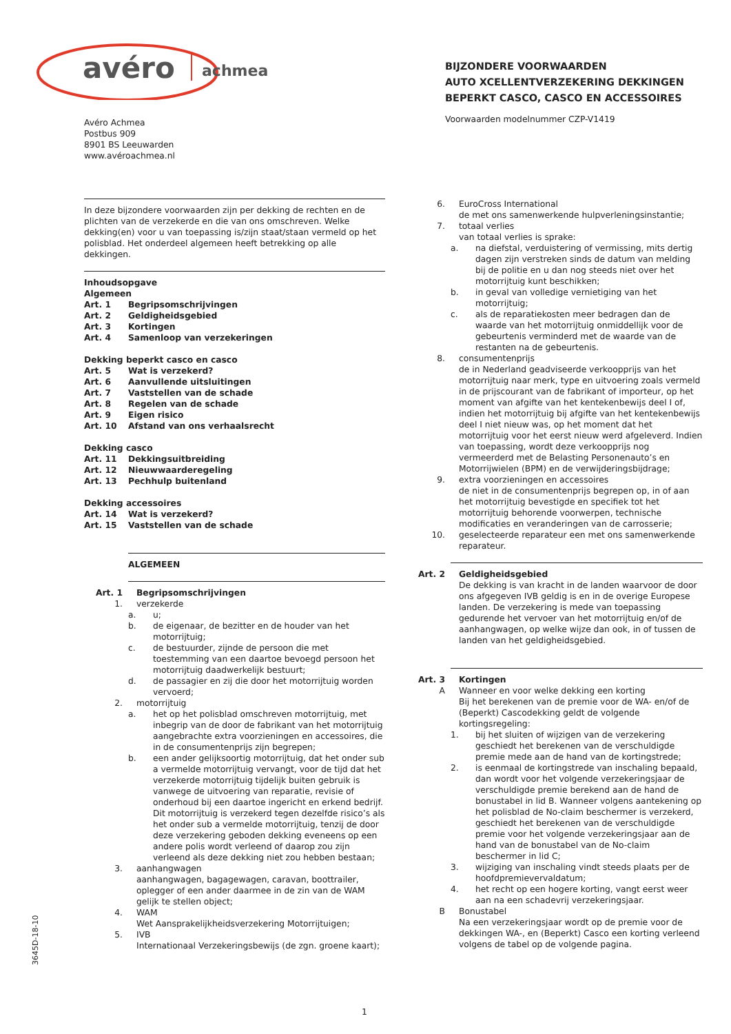avéro
achmea
BIJZONDERE VOORWAARDEN
AUTO XCELLENTVERZEKERING DEKKINGEN
BEPERKT CASCO, CASCO EN ACCESSOIRES
Avéro Achmea
Postbus 909
8901 BS Leeuwarden
www.avéroachmea.nl
Voorwaarden modelnummer CZP-V1419
In deze bijzondere voorwaarden zijn per dekking de rechten en de plichten van de verzekerde en die van ons omschreven. Welke dekking(en) voor u van toepassing is/zijn staat/staan vermeld op het polisblad. Het onderdeel algemeen heeft betrekking op alle dekkingen.
Inhoudsopgave
Algemeen
Art. 1 Begripsomschrijvingen
Art. 2 Geldigheidsgebied
Art. 3 Kortingen
Art. 4 Samenloop van verzekeringen
Dekking beperkt casco en casco
Art. 5 Wat is verzekerd?
Art. 6 Aanvullende uitsluitingen
Art. 7 Vaststellen van de schade
Art. 8 Regelen van de schade
Art. 9 Eigen risico
Art. 10 Afstand van ons verhaalsrecht
Dekking casco
Art. 11 Dekkingsuitbreiding
Art. 12 Nieuwwaarderegeling
Art. 13 Pechhulp buitenland
Dekking accessoires
Art. 14 Wat is verzekerd?
Art. 15 Vaststellen van de schade
ALGEMEEN
Art. 1 Begripsomschrijvingen
1. verzekerde
a. u;
b. de eigenaar, de bezitter en de houder van het motorrijtuig;
c. de bestuurder, zijnde de persoon die met toestemming van een daartoe bevoegd persoon het motorrijtuig daadwerkelijk bestuurt;
d. de passagier en zij die door het motorrijtuig worden vervoerd;
2. motorrijtuig
a. het op het polisblad omschreven motorrijtuig, met inbegrip van de door de fabrikant van het motorrijtuig aangebrachte extra voorzieningen en accessoires, die in de consumentenprijs zijn begrepen;
b. een ander gelijksoortig motorrijtuig, dat het onder sub a vermelde motorrijtuig vervangt, voor de tijd dat het verzekerde motorrijtuig tijdelijk buiten gebruik is vanwege de uitvoering van reparatie, revisie of onderhoud bij een daartoe ingericht en erkend bedrijf. Dit motorrijtuig is verzekerd tegen dezelfde risico’s als het onder sub a vermelde motorrijtuig, tenzij de door deze verzekering geboden dekking eveneens op een andere polis wordt verleend of daarop zou zijn verleend als deze dekking niet zou hebben bestaan;
3. aanhangwagen
aanhangwagen, bagagewagen, caravan, boottrailer, oplegger of een ander daarmee in de zin van de WAM gelijk te stellen object;
4. WAM
Wet Aansprakelijkheidsverzekering Motorrijtuigen;
5. IVB
Internationaal Verzekeringsbewijs (de zgn. groene kaart);
6. EuroCross International
de met ons samenwerkende hulpverleningsinstantie;
7. totaal verlies
van totaal verlies is sprake:
a. na diefstal, verduistering of vermissing, mits dertig dagen zijn verstreken sinds de datum van melding bij de politie en u dan nog steeds niet over het motorrijtuig kunt beschikken;
b. in geval van volledige vernietiging van het motorrijtuig;
c. als de reparatiekosten meer bedragen dan de waarde van het motorrijtuig onmiddellijk voor de gebeurtenis verminderd met de waarde van de restanten na de gebeurtenis.
8. consumentenprijs
de in Nederland geadviseerde verkoopprijs van het motorrijtuig naar merk, type en uitvoering zoals vermeld in de prijscourant van de fabrikant of importeur, op het moment van afgifte van het kentekenbewijs deel I of, indien het motorrijtuig bij afgifte van het kentekenbewijs deel I niet nieuw was, op het moment dat het motorrijtuig voor het eerst nieuw werd afgeleverd. Indien van toepassing, wordt deze verkoopprijs nog vermeerderd met de Belasting Personenauto’s en Motorrijwielen (BPM) en de verwijderingsbijdrage;
9. extra voorzieningen en accessoires
de niet in de consumentenprijs begrepen op, in of aan het motorrijtuig bevestigde en specifiek tot het motorrijtuig behorende voorwerpen, technische modificaties en veranderingen van de carrosserie;
10. geselecteerde reparateur een met ons samenwerkende reparateur.
Art. 2 Geldigheidsgebied
De dekking is van kracht in de landen waarvoor de door ons afgegeven IVB geldig is en in de overige Europese landen. De verzekering is mede van toepassing gedurende het vervoer van het motorrijtuig en/of de aanhangwagen, op welke wijze dan ook, in of tussen de landen van het geldigheidsgebied.
Art. 3 Kortingen
A Wanneer en voor welke dekking een korting
Bij het berekenen van de premie voor de WA- en/of de (Beperkt) Cascodekking geldt de volgende kortingsregeling:
1. bij het sluiten of wijzigen van de verzekering geschiedt het berekenen van de verschuldigde premie mede aan de hand van de kortingstrede;
2. is eenmaal de kortingstrede van inschaling bepaald, dan wordt voor het volgende verzekeringsjaar de verschuldigde premie berekend aan de hand de bonustabel in lid B. Wanneer volgens aantekening op het polisblad de No-claim beschermer is verzekerd, geschiedt het berekenen van de verschuldigde premie voor het volgende verzekeringsjaar aan de hand van de bonustabel van de No-claim beschermer in lid C;
3. wijziging van inschaling vindt steeds plaats per de hoofdpremievervaldatum;
4. het recht op een hogere korting, vangt eerst weer aan na een schadevrij verzekeringsjaar.
B Bonustabel
Na een verzekeringsjaar wordt op de premie voor de dekkingen WA-, en (Beperkt) Casco een korting verleend volgens de tabel op de volgende pagina.
3645D-18-10
1